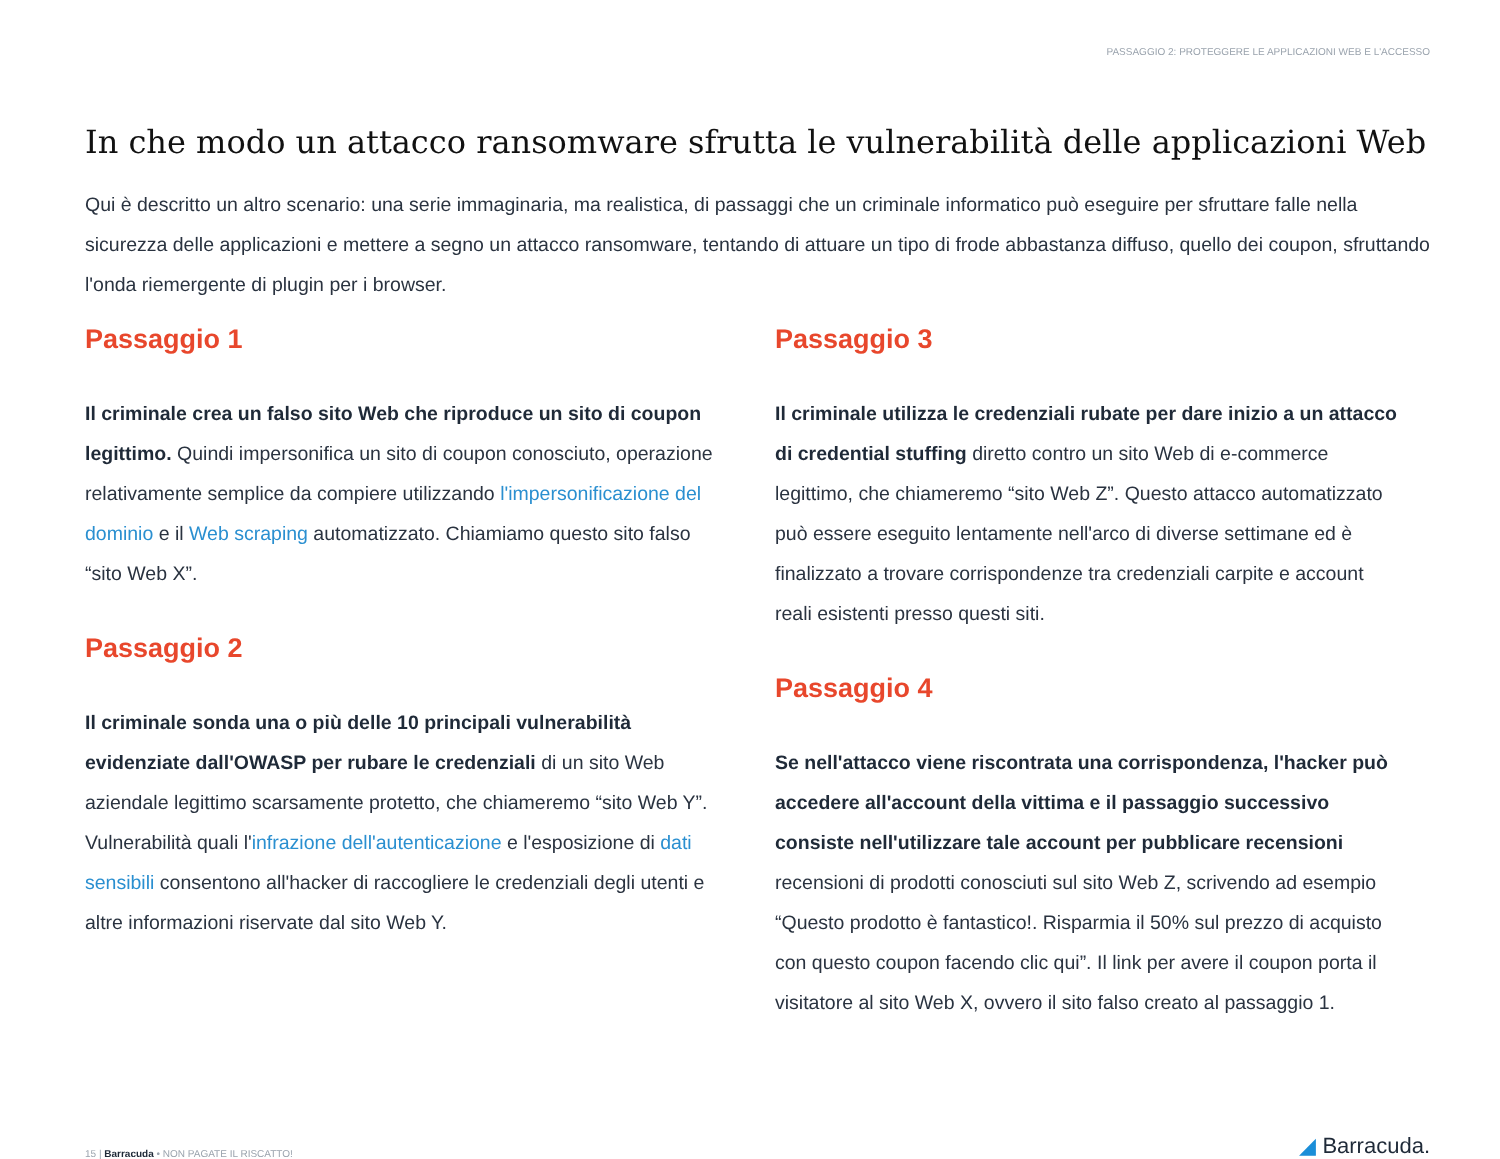PASSAGGIO 2: PROTEGGERE LE APPLICAZIONI WEB E L'ACCESSO
In che modo un attacco ransomware sfrutta le vulnerabilità delle applicazioni Web
Qui è descritto un altro scenario: una serie immaginaria, ma realistica, di passaggi che un criminale informatico può eseguire per sfruttare falle nella sicurezza delle applicazioni e mettere a segno un attacco ransomware, tentando di attuare un tipo di frode abbastanza diffuso, quello dei coupon, sfruttando l'onda riemergente di plugin per i browser.
Passaggio 1
Il criminale crea un falso sito Web che riproduce un sito di coupon legittimo. Quindi impersonifica un sito di coupon conosciuto, operazione relativamente semplice da compiere utilizzando l'impersonificazione del dominio e il Web scraping automatizzato. Chiamiamo questo sito falso “sito Web X”.
Passaggio 2
Il criminale sonda una o più delle 10 principali vulnerabilità evidenziate dall'OWASP per rubare le credenziali di un sito Web aziendale legittimo scarsamente protetto, che chiameremo “sito Web Y”. Vulnerabilità quali l'infrazione dell'autenticazione e l'esposizione di dati sensibili consentono all'hacker di raccogliere le credenziali degli utenti e altre informazioni riservate dal sito Web Y.
Passaggio 3
Il criminale utilizza le credenziali rubate per dare inizio a un attacco di credential stuffing diretto contro un sito Web di e-commerce legittimo, che chiameremo “sito Web Z”. Questo attacco automatizzato può essere eseguito lentamente nell'arco di diverse settimane ed è finalizzato a trovare corrispondenze tra credenziali carpite e account reali esistenti presso questi siti.
Passaggio 4
Se nell'attacco viene riscontrata una corrispondenza, l'hacker può accedere all'account della vittima e il passaggio successivo consiste nell'utilizzare tale account per pubblicare recensioni recensioni di prodotti conosciuti sul sito Web Z, scrivendo ad esempio “Questo prodotto è fantastico!. Risparmia il 50% sul prezzo di acquisto con questo coupon facendo clic qui”. Il link per avere il coupon porta il visitatore al sito Web X, ovvero il sito falso creato al passaggio 1.
15 | Barracuda • NON PAGATE IL RISCATTO!
◢ Barracuda.